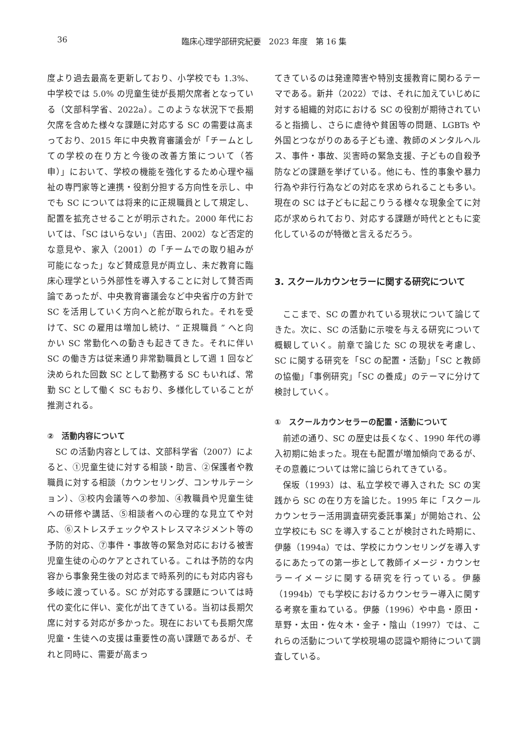36 臨床心理学部研究紀要　2023 年度　第 16 集
度より過去最高を更新しており、小学校でも 1.3%、中学校では 5.0% の児童生徒が長期欠席者となっている（文部科学省、2022a）。このような状況下で長期欠席を含めた様々な課題に対応する SC の需要は高まっており、2015 年に中央教育審議会が「チームとしての学校の在り方と今後の改善方策について（答申）」において、学校の機能を強化するため心理や福祉の専門家等と連携・役割分担する方向性を示し、中でも SC については将来的に正規職員として規定し、配置を拡充させることが明示された。2000 年代においては、「SC はいらない」（吉田、2002）など否定的な意見や、家入（2001）の「チームでの取り組みが可能になった」など賛成意見が両立し、未だ教育に臨床心理学という外部性を導入することに対して賛否両論であったが、中央教育審議会など中央省庁の方針で SC を活用していく方向へと舵が取られた。それを受けて、SC の雇用は増加し続け、“ 正規職員 ” へと向かい SC 常勤化への動きも起きてきた。それに伴い SC の働き方は従来通り非常勤職員として週 1 回など決められた回数 SC として勤務する SC もいれば、常勤 SC として働く SC もおり、多様化していることが推測される。
②　活動内容について
SC の活動内容としては、文部科学省（2007）によると、①児童生徒に対する相談・助言、②保護者や教職員に対する相談（カウンセリング、コンサルテーション）、③校内会議等への参加、④教職員や児童生徒への研修や講話、⑤相談者への心理的な見立てや対応、⑥ストレスチェックやストレスマネジメント等の予防的対応、⑦事件・事故等の緊急対応における被害児童生徒の心のケアとされている。これは予防的な内容から事象発生後の対応まで時系列的にも対応内容も多岐に渡っている。SC が対応する課題については時代の変化に伴い、変化が出てきている。当初は長期欠席に対する対応が多かった。現在においても長期欠席児童・生徒への支援は重要性の高い課題であるが、それと同時に、需要が高まっ
てきているのは発達障害や特別支援教育に関わるテーマである。新井（2022）では、それに加えていじめに対する組織的対応における SC の役割が期待されていると指摘し、さらに虐待や貧困等の問題、LGBTs や外国とつながりのある子ども達、教師のメンタルヘルス、事件・事故、災害時の緊急支援、子どもの自殺予防などの課題を挙げている。他にも、性的事象や暴力行為や非行行為などの対応を求められることも多い。現在の SC は子どもに起こりうる様々な現象全てに対応が求められており、対応する課題が時代とともに変化しているのが特徴と言えるだろう。
3. スクールカウンセラーに関する研究について
ここまで、SC の置かれている現状について論じてきた。次に、SC の活動に示唆を与える研究について概観していく。前章で論じた SC の現状を考慮し、SC に関する研究を「SC の配置・活動」「SC と教師の協働」「事例研究」「SC の養成」のテーマに分けて検討していく。
①　スクールカウンセラーの配置・活動について
前述の通り、SC の歴史は長くなく、1990 年代の導入初期に始まった。現在も配置が増加傾向であるが、その意義については常に論じられてきている。
保坂（1993）は、私立学校で導入された SC の実践から SC の在り方を論じた。1995 年に「スクールカウンセラー活用調査研究委託事業」が開始され、公立学校にも SC を導入することが検討された時期に、伊藤（1994a）では、学校にカウンセリングを導入するにあたっての第一歩として教師イメージ・カウンセラーイメージに関する研究を行っている。伊藤（1994b）でも学校におけるカウンセラー導入に関する考察を重ねている。伊藤（1996）や中島・原田・草野・太田・佐々木・金子・陰山（1997）では、これらの活動について学校現場の認識や期待について調査している。